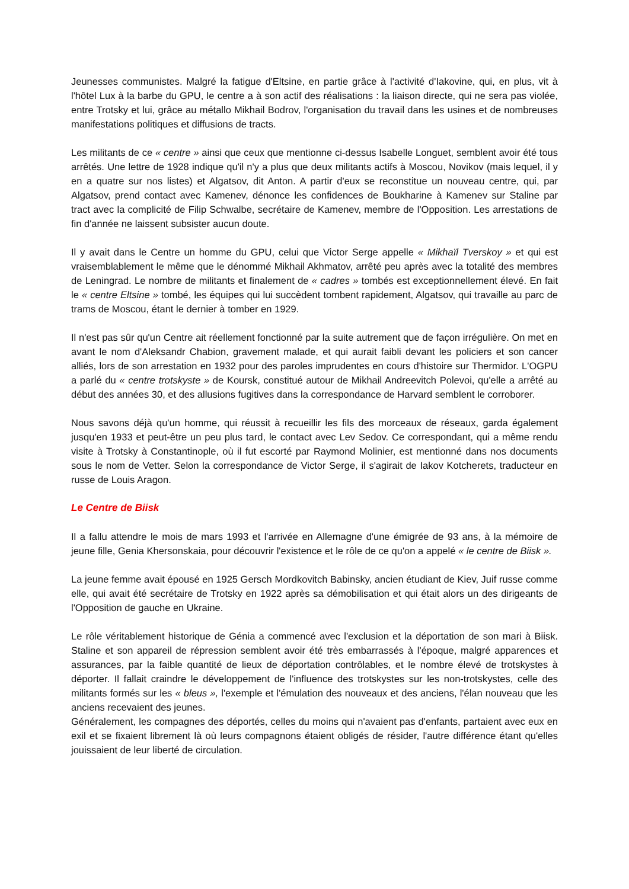Jeunesses communistes. Malgré la fatigue d'Eltsine, en partie grâce à l'activité d'Iakovine, qui, en plus, vit à l'hôtel Lux à la barbe du GPU, le centre a à son actif des réalisations : la liaison directe, qui ne sera pas violée, entre Trotsky et lui, grâce au métallo Mikhail Bodrov, l'organisation du travail dans les usines et de nombreuses manifestations politiques et diffusions de tracts.
Les militants de ce « centre » ainsi que ceux que mentionne ci-dessus Isabelle Longuet, semblent avoir été tous arrêtés. Une lettre de 1928 indique qu'il n'y a plus que deux militants actifs à Moscou, Novikov (mais lequel, il y en a quatre sur nos listes) et Algatsov, dit Anton. A partir d'eux se reconstitue un nouveau centre, qui, par Algatsov, prend contact avec Kamenev, dénonce les confidences de Boukharine à Kamenev sur Staline par tract avec la complicité de Filip Schwalbe, secrétaire de Kamenev, membre de l'Opposition. Les arrestations de fin d'année ne laissent subsister aucun doute.
Il y avait dans le Centre un homme du GPU, celui que Victor Serge appelle « Mikhaïl Tverskoy » et qui est vraisemblablement le même que le dénommé Mikhail Akhmatov, arrêté peu après avec la totalité des membres de Leningrad. Le nombre de militants et finalement de « cadres » tombés est exceptionnellement élevé. En fait le « centre Eltsine » tombé, les équipes qui lui succèdent tombent rapidement, Algatsov, qui travaille au parc de trams de Moscou, étant le dernier à tomber en 1929.
Il n'est pas sûr qu'un Centre ait réellement fonctionné par la suite autrement que de façon irrégulière. On met en avant le nom d'Aleksandr Chabion, gravement malade, et qui aurait faibli devant les policiers et son cancer alliés, lors de son arrestation en 1932 pour des paroles imprudentes en cours d'histoire sur Thermidor. L'OGPU a parlé du « centre trotskyste » de Koursk, constitué autour de Mikhail Andreevitch Polevoi, qu'elle a arrêté au début des années 30, et des allusions fugitives dans la correspondance de Harvard semblent le corroborer.
Nous savons déjà qu'un homme, qui réussit à recueillir les fils des morceaux de réseaux, garda également jusqu'en 1933 et peut-être un peu plus tard, le contact avec Lev Sedov. Ce correspondant, qui a même rendu visite à Trotsky à Constantinople, où il fut escorté par Raymond Molinier, est mentionné dans nos documents sous le nom de Vetter. Selon la correspondance de Victor Serge, il s'agirait de Iakov Kotcherets, traducteur en russe de Louis Aragon.
Le Centre de Biisk
Il a fallu attendre le mois de mars 1993 et l'arrivée en Allemagne d'une émigrée de 93 ans, à la mémoire de jeune fille, Genia Khersonskaia, pour découvrir l'existence et le rôle de ce qu'on a appelé « le centre de Biisk ».
La jeune femme avait épousé en 1925 Gersch Mordkovitch Babinsky, ancien étudiant de Kiev, Juif russe comme elle, qui avait été secrétaire de Trotsky en 1922 après sa démobilisation et qui était alors un des dirigeants de l'Opposition de gauche en Ukraine.
Le rôle véritablement historique de Génia a commencé avec l'exclusion et la déportation de son mari à Biisk. Staline et son appareil de répression semblent avoir été très embarrassés à l'époque, malgré apparences et assurances, par la faible quantité de lieux de déportation contrôlables, et le nombre élevé de trotskystes à déporter. Il fallait craindre le développement de l'influence des trotskystes sur les non-trotskystes, celle des militants formés sur les « bleus », l'exemple et l'émulation des nouveaux et des anciens, l'élan nouveau que les anciens recevaient des jeunes.
Généralement, les compagnes des déportés, celles du moins qui n'avaient pas d'enfants, partaient avec eux en exil et se fixaient librement là où leurs compagnons étaient obligés de résider, l'autre différence étant qu'elles jouissaient de leur liberté de circulation.